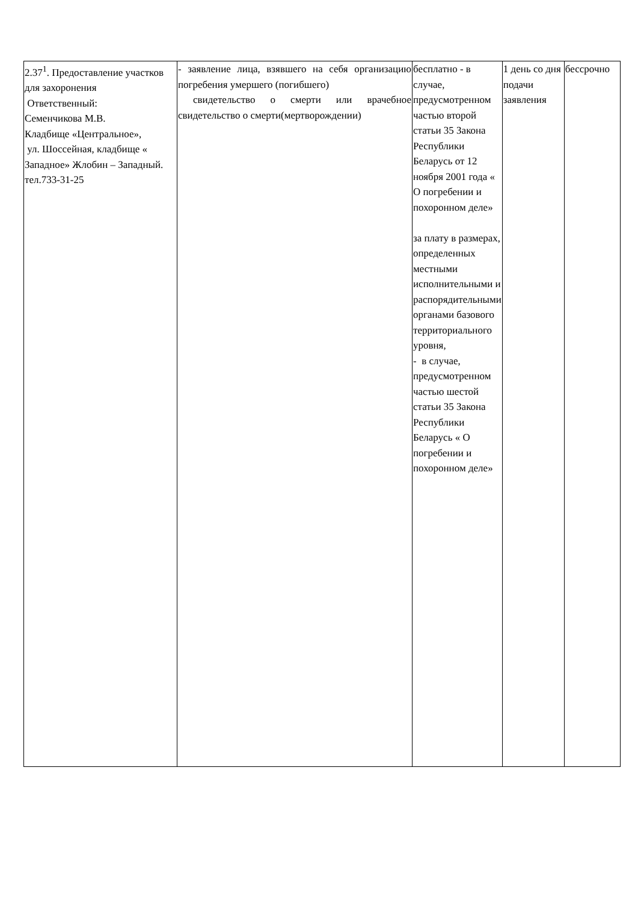| 2.37<sup>1</sup>. Предоставление участков для захоронения Ответственный: Семенчикова М.В. Кладбище «Центральное», ул. Шоссейная, кладбище « Западное» Жлобин – Западный. тел.733-31-25 | - заявление лица, взявшего на себя организацию погребения умершего (погибшего) свидетельство о смерти или врачебное свидетельство о смерти(мертворождении) | бесплатно - в случае, предусмотренном частью второй статьи 35 Закона Республики Беларусь от 12 ноября 2001 года « О погребении и похоронном деле» за плату в размерах, определенных местными исполнительными и распорядительными органами базового территориального уровня, - в случае, предусмотренном частью шестой статьи 35 Закона Республики Беларусь « О погребении и похоронном деле» | 1 день со дня подачи заявления | бессрочно |